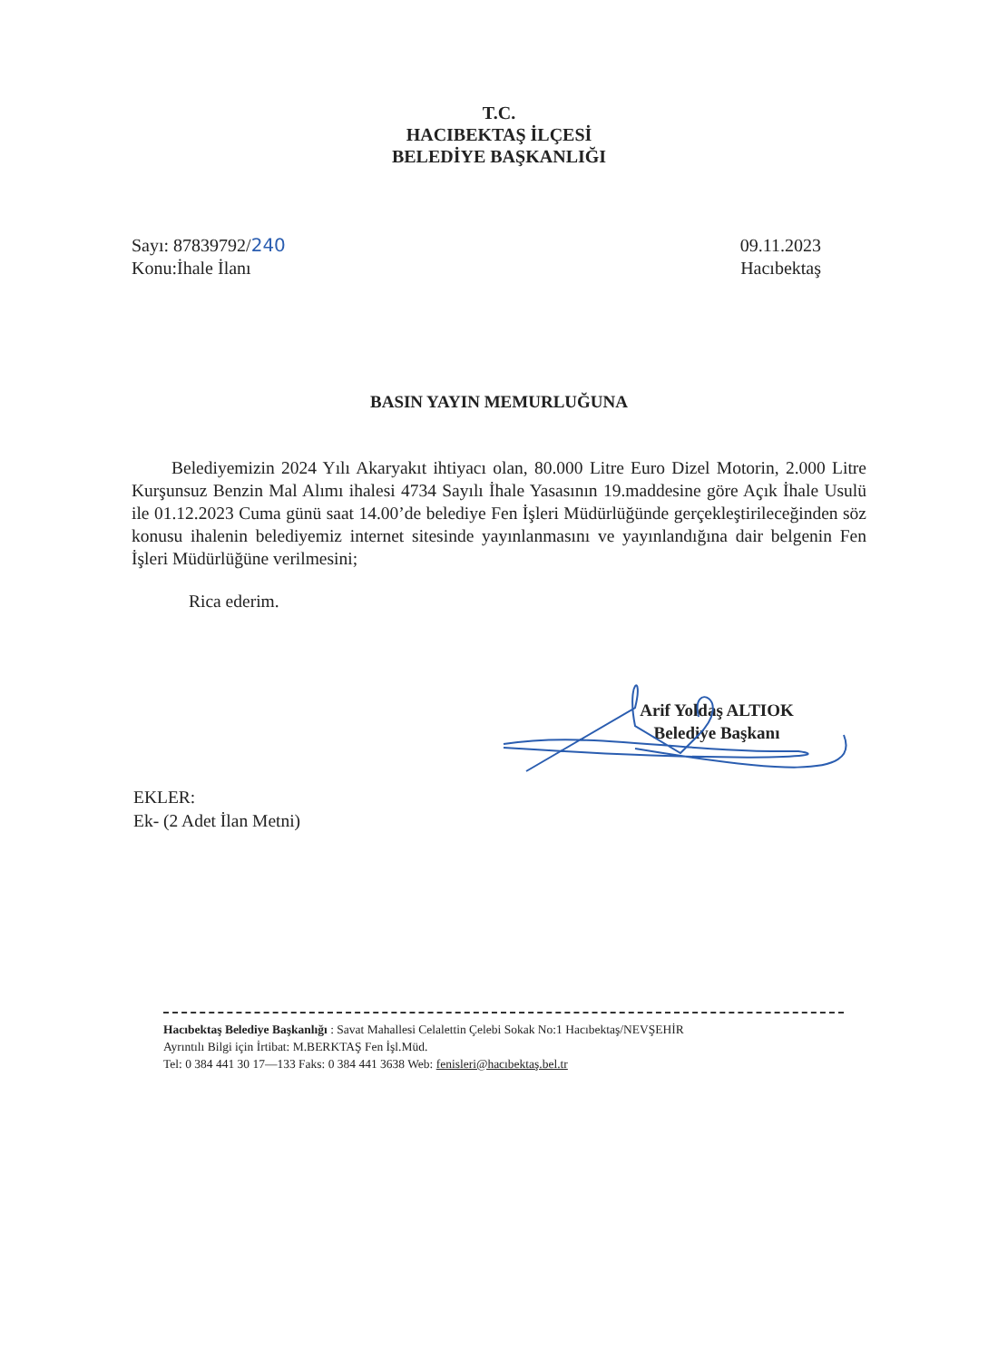T.C.
HACIBEKTAŞ İLÇESİ
BELEDİYE BAŞKANLIĞI
Sayı: 87839792/240
Konu:İhale İlanı
09.11.2023
Hacıbektaş
BASIN YAYIN MEMURLUĞUNA
Belediyemizin 2024 Yılı Akaryakıt ihtiyacı olan, 80.000 Litre Euro Dizel Motorin, 2.000 Litre Kurşunsuz Benzin Mal Alımı ihalesi 4734 Sayılı İhale Yasasının 19.maddesine göre Açık İhale Usulü ile 01.12.2023 Cuma günü saat 14.00’de belediye Fen İşleri Müdürlüğünde gerçekleştirileceğinden söz konusu ihalenin belediyemiz internet sitesinde yayınlanmasını ve yayınlandığına dair belgenin Fen İşleri Müdürlüğüne verilmesini;
Rica ederim.
Arif Yoldaş ALTIOK
Belediye Başkanı
EKLER:
Ek- (2 Adet İlan Metni)
Hacıbektaş Belediye Başkanlığı : Savat Mahallesi Celalettin Çelebi Sokak No:1 Hacıbektaş/NEVŞEHİR
Ayrıntılı Bilgi için İrtibat: M.BERKTAŞ Fen İşl.Müd.
Tel: 0 384 441 30 17—133 Faks: 0 384 441 3638 Web: fenisleri@hacıbektaş.bel.tr